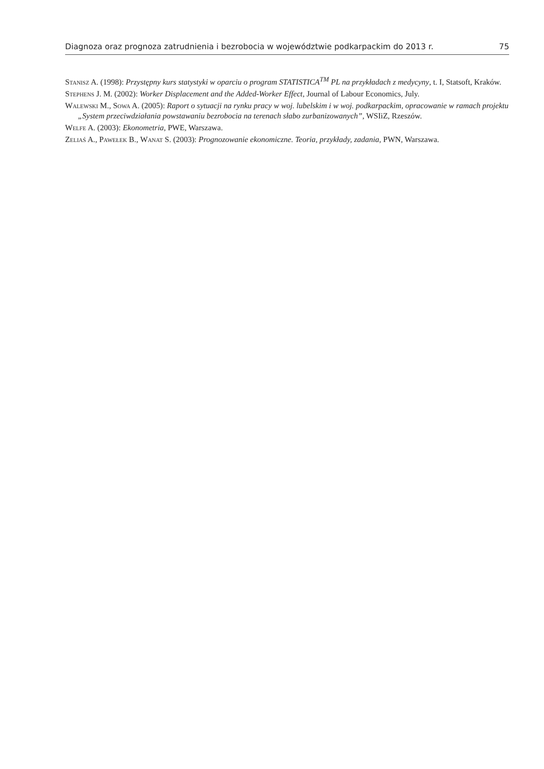Diagnoza oraz prognoza zatrudnienia i bezrobocia w województwie podkarpackim do 2013 r. 75
Stanisz A. (1998): Przystępny kurs statystyki w oparciu o program STATISTICA<sup>TM</sup> PL na przykładach z medycyny, t. I, Statsoft, Kraków.
Stephens J. M. (2002): Worker Displacement and the Added-Worker Effect, Journal of Labour Economics, July.
Walewski M., Sowa A. (2005): Raport o sytuacji na rynku pracy w woj. lubelskim i w woj. podkarpackim, opracowanie w ramach projektu „System przeciwdziałania powstawaniu bezrobocia na terenach słabo zurbanizowanych”, WSIiZ, Rzeszów.
Welfe A. (2003): Ekonometria, PWE, Warszawa.
Zeliaś A., Pawełek B., Wanat S. (2003): Prognozowanie ekonomiczne. Teoria, przykłady, zadania, PWN, Warszawa.